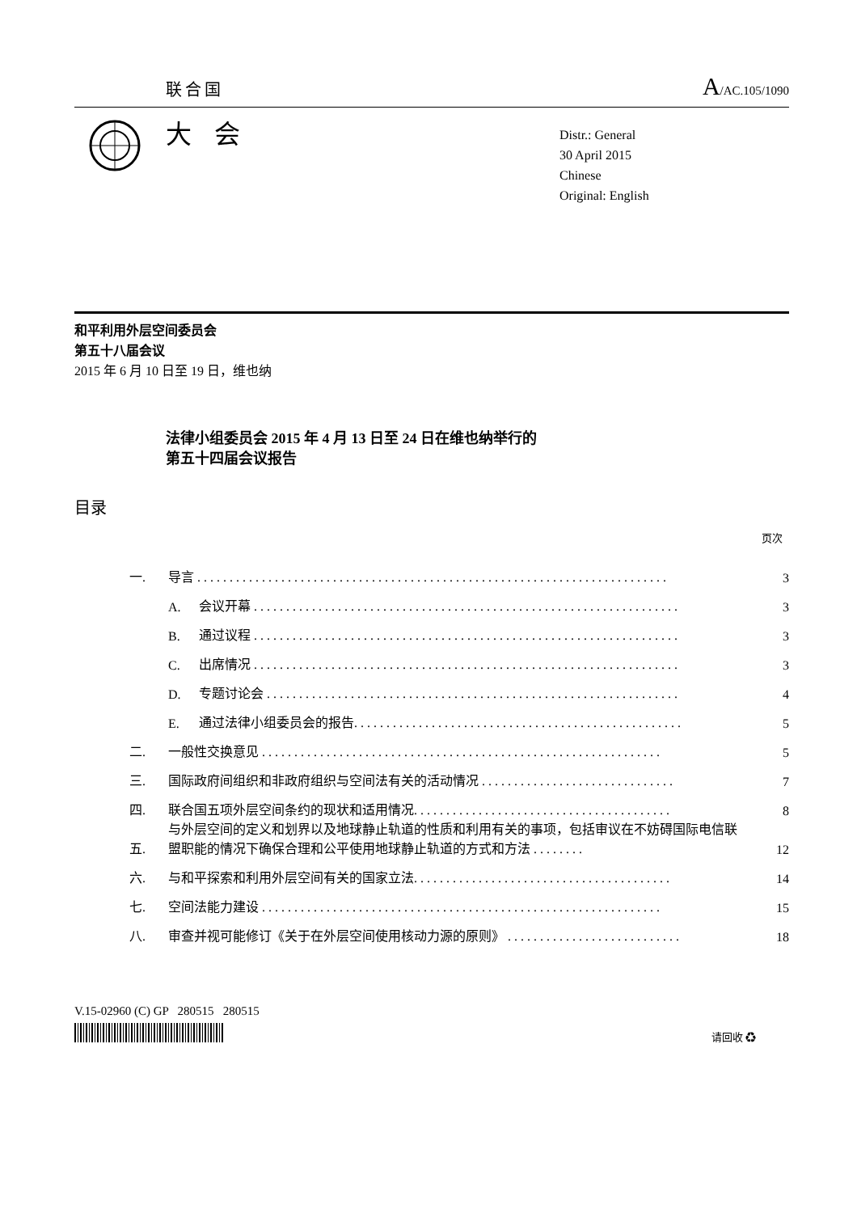联合国 A/AC.105/1090
大 会
Distr.: General
30 April 2015
Chinese
Original: English
和平利用外层空间委员会
第五十八届会议
2015 年 6 月 10 日至 19 日，维也纳
法律小组委员会 2015 年 4 月 13 日至 24 日在维也纳举行的
第五十四届会议报告
目录
页次
一. 导言 . . . . . . . . . . . . . . . . . . . . . . . . . . . . . . . . . . . . . . . . . . . . . . . . . . . . . . . . . . . . . . . . . . . . . . . . . 3
A. 会议开幕 . . . . . . . . . . . . . . . . . . . . . . . . . . . . . . . . . . . . . . . . . . . . . . . . . . . . . . . . . . . . . . . . . . 3
B. 通过议程 . . . . . . . . . . . . . . . . . . . . . . . . . . . . . . . . . . . . . . . . . . . . . . . . . . . . . . . . . . . . . . . . . . 3
C. 出席情况 . . . . . . . . . . . . . . . . . . . . . . . . . . . . . . . . . . . . . . . . . . . . . . . . . . . . . . . . . . . . . . . . . . 3
D. 专题讨论会 . . . . . . . . . . . . . . . . . . . . . . . . . . . . . . . . . . . . . . . . . . . . . . . . . . . . . . . . . . . . . . . . 4
E. 通过法律小组委员会的报告. . . . . . . . . . . . . . . . . . . . . . . . . . . . . . . . . . . . . . . . . . . . . . . . . . . 5
二. 一般性交换意见 . . . . . . . . . . . . . . . . . . . . . . . . . . . . . . . . . . . . . . . . . . . . . . . . . . . . . . . . . . . . . . 5
三. 国际政府间组织和非政府组织与空间法有关的活动情况 . . . . . . . . . . . . . . . . . . . . . . . . . . . . . . 7
四. 联合国五项外层空间条约的现状和适用情况. . . . . . . . . . . . . . . . . . . . . . . . . . . . . . . . . . . . . . . . 8
五. 与外层空间的定义和划界以及地球静止轨道的性质和利用有关的事项，包括审议在不妨碍国际电信联盟职能的情况下确保合理和公平使用地球静止轨道的方式和方法 . . . . . . . . 12
六. 与和平探索和利用外层空间有关的国家立法. . . . . . . . . . . . . . . . . . . . . . . . . . . . . . . . . . . . . . . . 14
七. 空间法能力建设 . . . . . . . . . . . . . . . . . . . . . . . . . . . . . . . . . . . . . . . . . . . . . . . . . . . . . . . . . . . . . . 15
八. 审查并视可能修订《关于在外层空间使用核动力源的原则》 . . . . . . . . . . . . . . . . . . . . . . . . . . . 18
V.15-02960 (C) GP 280515 280515
请回收 ♻